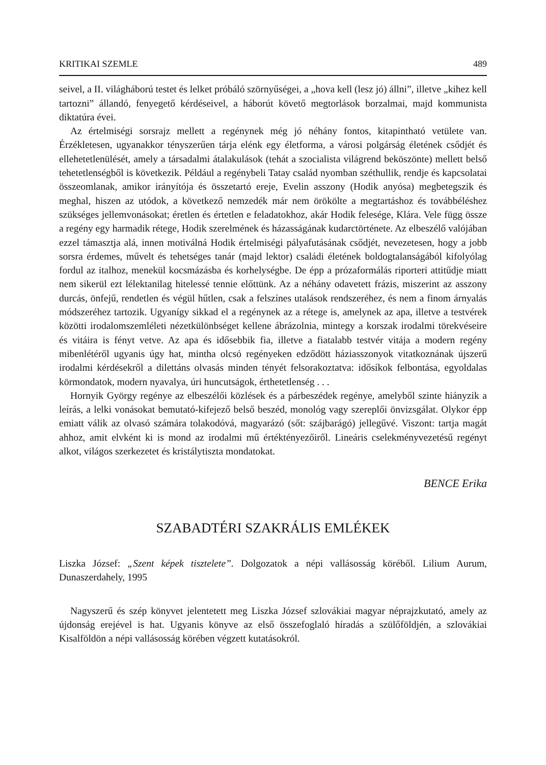KRITIKAI SZEMLE 489
seivel, a II. világháború testet és lelket próbáló szörnyűségei, a „hova kell (lesz jó) állni”, illetve „kihez kell tartozni” állandó, fenyegető kérdéseivel, a háborút követő megtorlások borzalmai, majd kommunista diktatúra évei.
Az értelmiségi sorsrajz mellett a regénynek még jó néhány fontos, kitapintható vetülete van. Érzékletesen, ugyanakkor tényszerűen tárja elénk egy életforma, a városi polgárság életének csődjét és ellehetetlenülését, amely a társadalmi átalakulások (tehát a szocialista világrend beköszönte) mellett belső tehetetlenségből is következik. Például a regénybeli Tatay család nyomban széthullik, rendje és kapcsolatai összeomlanak, amikor irányítója és összetartó ereje, Evelin asszony (Hodik anyósa) megbetegszik és meghal, hiszen az utódok, a következő nemzedék már nem örökölte a megtartáshoz és továbbéléshez szükséges jellemvonásokat; éretlen és értetlen e feladatokhoz, akár Hodik felesége, Klára. Vele függ össze a regény egy harmadik rétege, Hodik szerelmének és házasságának kudarctörténete. Az elbeszélő valójában ezzel támasztja alá, innen motiválná Hodik értelmiségi pályafutásának csődjét, nevezetesen, hogy a jobb sorsra érdemes, művelt és tehetséges tanár (majd lektor) családi életének boldogtalanságából kifolyólag fordul az italhoz, menekül kocsmázásba és korhelységbe. De épp a prózaformálás riporteri attitűdje miatt nem sikerül ezt lélektanilag hitelessé tennie előttünk. Az a néhány odavetett frázis, miszerint az asszony durcás, önfejű, rendetlen és végül hűtlen, csak a felszínes utalások rendszeréhez, és nem a finom árnyalás módszeréhez tartozik. Ugyanígy sikkad el a regénynek az a rétege is, amelynek az apa, illetve a testvérek közötti irodalomszemléleti nézetkülönbséget kellene ábrázolnia, mintegy a korszak irodalmi törekvéseire és vitáira is fényt vetve. Az apa és idősebbik fia, illetve a fiatalabb testvér vitája a modern regény mibenlétéről ugyanis úgy hat, mintha olcsó regényeken edződött háziasszonyok vitatkoznának újszerű irodalmi kérdésekről a dilettáns olvasás minden tényét felsorakoztatva: idősíkok felbontása, egyoldalas körmondatok, modern nyavalya, úri huncutságok, érthetetlenség . . .
Hornyik György regénye az elbeszélői közlések és a párbeszédek regénye, amelyből szinte hiányzik a leírás, a lelki vonásokat bemutató-kifejező belső beszéd, monológ vagy szereplői önvizsgálat. Olykor épp emiatt válik az olvasó számára tolakodóvá, magyarázó (sőt: szájbarágó) jellegűvé. Viszont: tartja magát ahhoz, amit elvként ki is mond az irodalmi mű értéktényezőiről. Lineáris cselekményvezetésű regényt alkot, világos szerkezetet és kristálytiszta mondatokat.
BENCE Erika
SZABADTÉRI SZAKRÁLIS EMLÉKEK
Liszka József: „Szent képek tisztelete”. Dolgozatok a népi vallásosság köréből. Lilium Aurum, Dunaszerdahely, 1995
Nagyszerű és szép könyvet jelentetett meg Liszka József szlovákiai magyar néprajzkutató, amely az újdonság erejével is hat. Ugyanis könyve az első összefoglaló híradás a szülőföldjén, a szlovákiai Kisalföldön a népi vallásosság körében végzett kutatásokról.